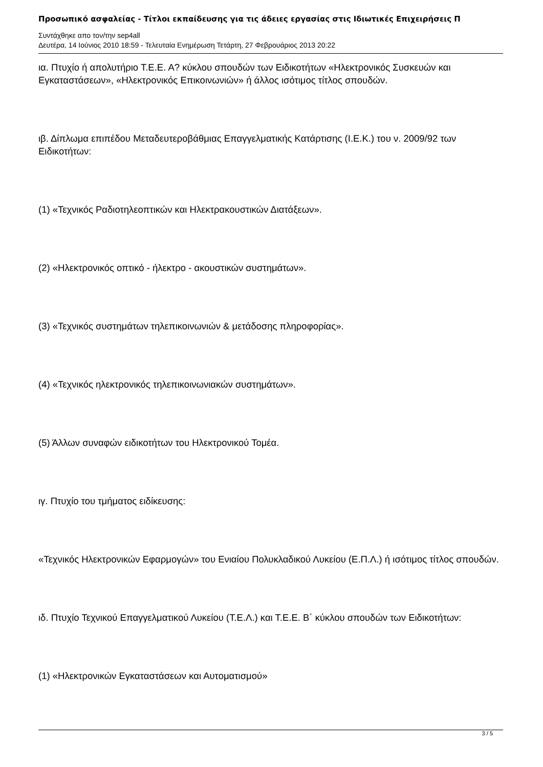Προσωπικό ασφαλείας - Τίτλοι εκπαίδευσης για τις άδειες εργασίας στις Ιδιωτικές Επιχειρήσεις Π
Συντάχθηκε απο τον/την sep4all
Δευτέρα, 14 Ιούνιος 2010 18:59 - Τελευταία Ενημέρωση Τετάρτη, 27 Φεβρουάριος 2013 20:22
ια. Πτυχίο ή απολυτήριο Τ.Ε.Ε. Α? κύκλου σπουδών των Ειδικοτήτων «Ηλεκτρονικός Συσκευών και Εγκαταστάσεων», «Ηλεκτρονικός Επικοινωνιών» ή άλλος ισότιμος τίτλος σπουδών.
ιβ. Δίπλωμα επιπέδου Μεταδευτεροβάθμιας Επαγγελματικής Κατάρτισης (Ι.Ε.Κ.) του ν. 2009/92 των Ειδικοτήτων:
(1) «Τεχνικός Ραδιοτηλεοπτικών και Ηλεκτρακουστικών Διατάξεων».
(2) «Ηλεκτρονικός οπτικό - ήλεκτρο - ακουστικών συστημάτων».
(3) «Τεχνικός συστημάτων τηλεπικοινωνιών & μετάδοσης πληροφορίας».
(4) «Τεχνικός ηλεκτρονικός τηλεπικοινωνιακών συστημάτων».
(5) Άλλων συναφών ειδικοτήτων του Ηλεκτρονικού Τομέα.
ιγ. Πτυχίο του τμήματος ειδίκευσης:
«Τεχνικός Ηλεκτρονικών Εφαρμογών» του Ενιαίου Πολυκλαδικού Λυκείου (Ε.Π.Λ.) ή ισότιμος τίτλος σπουδών.
ιδ. Πτυχίο Τεχνικού Επαγγελματικού Λυκείου (Τ.Ε.Λ.) και Τ.Ε.Ε. Β΄ κύκλου σπουδών των Ειδικοτήτων:
(1) «Ηλεκτρονικών Εγκαταστάσεων και Αυτοματισμού»
3 / 5